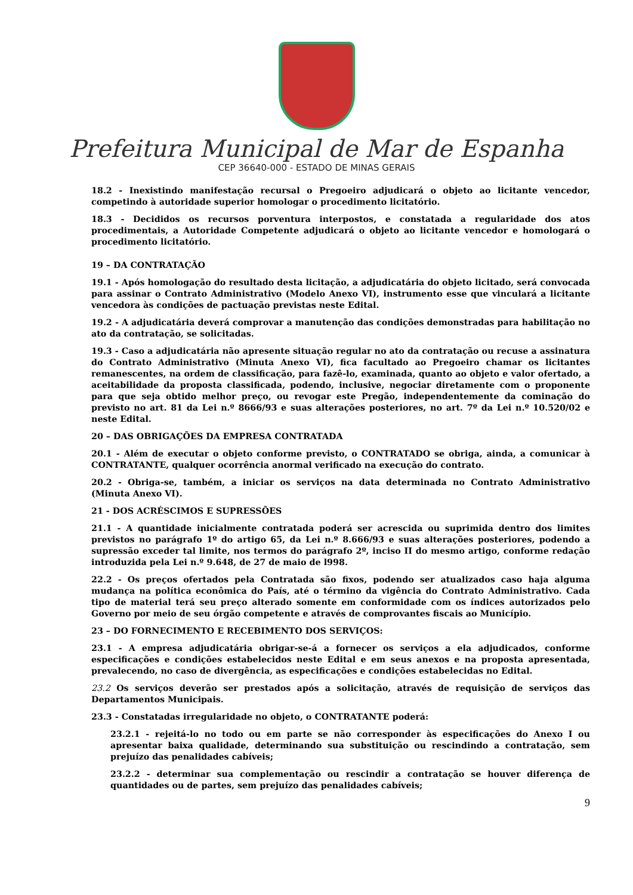Prefeitura Municipal de Mar de Espanha
CEP 36640-000 - ESTADO DE MINAS GERAIS
18.2 - Inexistindo manifestação recursal o Pregoeiro adjudicará o objeto ao licitante vencedor, competindo à autoridade superior homologar o procedimento licitatório.
18.3 - Decididos os recursos porventura interpostos, e constatada a regularidade dos atos procedimentais, a Autoridade Competente adjudicará o objeto ao licitante vencedor e homologará o procedimento licitatório.
19 – DA CONTRATAÇÃO
19.1 - Após homologação do resultado desta licitação, a adjudicatária do objeto licitado, será convocada para assinar o Contrato Administrativo (Modelo Anexo VI), instrumento esse que vinculará a licitante vencedora às condições de pactuação previstas neste Edital.
19.2 - A adjudicatária deverá comprovar a manutenção das condições demonstradas para habilitação no ato da contratação, se solicitadas.
19.3 - Caso a adjudicatária não apresente situação regular no ato da contratação ou recuse a assinatura do Contrato Administrativo (Minuta Anexo VI), fica facultado ao Pregoeiro chamar os licitantes remanescentes, na ordem de classificação, para fazê-lo, examinada, quanto ao objeto e valor ofertado, a aceitabilidade da proposta classificada, podendo, inclusive, negociar diretamente com o proponente para que seja obtido melhor preço, ou revogar este Pregão, independentemente da cominação do previsto no art. 81 da Lei n.º 8666/93 e suas alterações posteriores, no art. 7º da Lei n.º 10.520/02 e neste Edital.
20 – DAS OBRIGAÇÕES DA EMPRESA CONTRATADA
20.1 - Além de executar o objeto conforme previsto, o CONTRATADO se obriga, ainda, a comunicar à CONTRATANTE, qualquer ocorrência anormal verificado na execução do contrato.
20.2 - Obriga-se, também, a iniciar os serviços na data determinada no Contrato Administrativo (Minuta Anexo VI).
21 - DOS ACRÉSCIMOS E SUPRESSÕES
21.1 - A quantidade inicialmente contratada poderá ser acrescida ou suprimida dentro dos limites previstos no parágrafo 1º do artigo 65, da Lei n.º 8.666/93 e suas alterações posteriores, podendo a supressão exceder tal limite, nos termos do parágrafo 2º, inciso II do mesmo artigo, conforme redação introduzida pela Lei n.º 9.648, de 27 de maio de l998.
22.2 - Os preços ofertados pela Contratada são fixos, podendo ser atualizados caso haja alguma mudança na política econômica do País, até o término da vigência do Contrato Administrativo. Cada tipo de material terá seu preço alterado somente em conformidade com os índices autorizados pelo Governo por meio de seu órgão competente e através de comprovantes fiscais ao Município.
23 – DO FORNECIMENTO E RECEBIMENTO DOS SERVIÇOS:
23.1 - A empresa adjudicatária obrigar-se-á a fornecer os serviços a ela adjudicados, conforme especificações e condições estabelecidos neste Edital e em seus anexos e na proposta apresentada, prevalecendo, no caso de divergência, as especificações e condições estabelecidas no Edital.
23.2 Os serviços deverão ser prestados após a solicitação, através de requisição de serviços das Departamentos Municipais.
23.3 - Constatadas irregularidade no objeto, o CONTRATANTE poderá:
23.2.1 - rejeitá-lo no todo ou em parte se não corresponder às especificações do Anexo I ou apresentar baixa qualidade, determinando sua substituição ou rescindindo a contratação, sem prejuízo das penalidades cabíveis;
23.2.2 - determinar sua complementação ou rescindir a contratação se houver diferença de quantidades ou de partes, sem prejuízo das penalidades cabíveis;
9